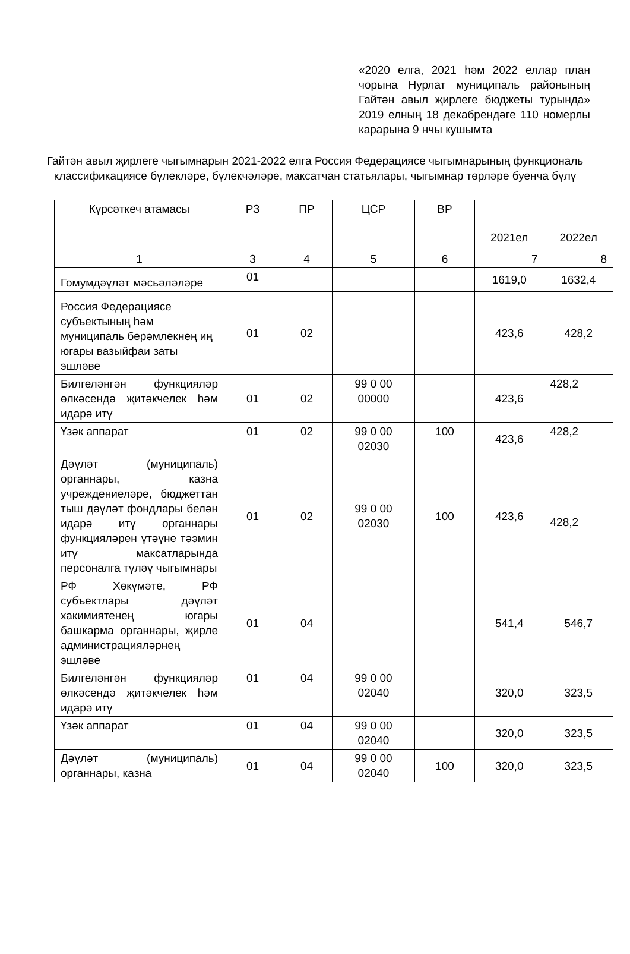«2020 елга, 2021 һәм 2022 еллар план чорына Нурлат муниципаль районының Гайтән авыл җирлеге бюджеты турында» 2019 елның 18 декабрендәге 110 номерлы карарына 9 нчы кушымта
Гайтән авыл җирлеге чыгымнарын 2021-2022 елга Россия Федерациясе чыгымнарының функциональ классификациясе бүлекләре, бүлекчәләре, максатчан статьялары, чыгымнар төрләре буенча бүлү
| Күрсәткеч атамасы | РЗ | ПР | ЦСР | ВР | | |
| --- | --- | --- | --- | --- | --- | --- |
| | | | | | 2021ел | 2022ел |
| 1 | 3 | 4 | 5 | 6 | 7 | 8 |
| Гомумдәүләт мәсьәләләре | 01 | | | | 1619,0 | 1632,4 |
| Россия Федерациясе субъектының һәм муниципаль берәмлекнең иң югары вазыйфаи заты эшләве | 01 | 02 | | | 423,6 | 428,2 |
| Билгеләнгән функцияләр өлкәсендә җитәкчелек һәм идарә итү | 01 | 02 | 99 0 00 00000 | | 423,6 | 428,2 |
| Үзәк аппарат | 01 | 02 | 99 0 00 02030 | 100 | 423,6 | 428,2 |
| Дәүләт (муниципаль) органнары, казна учреждениеләре, бюджеттан тыш дәүләт фондлары белән идарә итү органнары функцияләрен үтәүне тәэмин итү максатларында персоналга түләү чыгымнары | 01 | 02 | 99 0 00 02030 | 100 | 423,6 | 428,2 |
| РФ Хөкүмәте, РФ субъектлары дәүләт хакимиятенең югары башкарма органнары, җирле администрацияләрнең эшләве | 01 | 04 | | | 541,4 | 546,7 |
| Билгеләнгән функцияләр өлкәсендә җитәкчелек һәм идарә итү | 01 | 04 | 99 0 00 02040 | | 320,0 | 323,5 |
| Үзәк аппарат | 01 | 04 | 99 0 00 02040 | | 320,0 | 323,5 |
| Дәүләт (муниципаль) органнары, казна | 01 | 04 | 99 0 00 02040 | 100 | 320,0 | 323,5 |